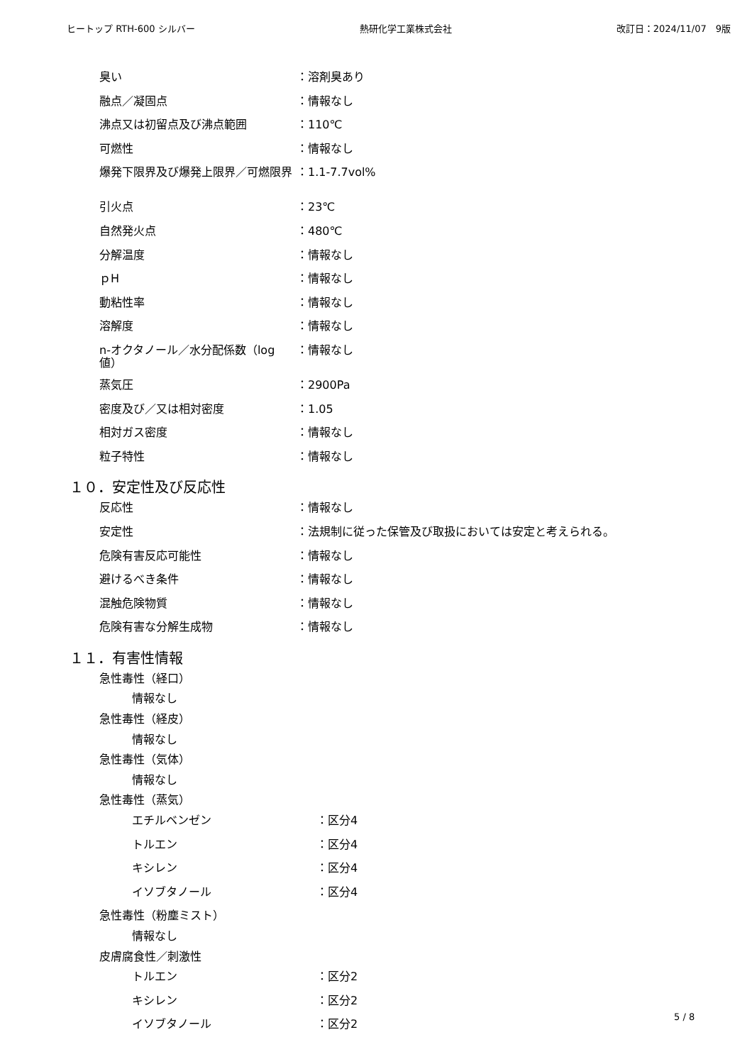ヒートップ RTH-600 シルバー 熱研化学工業株式会社 改訂日：2024/11/07　9版
| 臭い | ：溶剤臭あり |
| 融点／凝固点 | ：情報なし |
| 沸点又は初留点及び沸点範囲 | ：110℃ |
| 可燃性 | ：情報なし |
| 爆発下限界及び爆発上限界／可燃限界 | ：1.1-7.7vol% |
| 引火点 | ：23℃ |
| 自然発火点 | ：480℃ |
| 分解温度 | ：情報なし |
| ｐH | ：情報なし |
| 動粘性率 | ：情報なし |
| 溶解度 | ：情報なし |
| n-オクタノール／水分配係数（log 値） | ：情報なし |
| 蒸気圧 | ：2900Pa |
| 密度及び／又は相対密度 | ：1.05 |
| 相対ガス密度 | ：情報なし |
| 粒子特性 | ：情報なし |
１０．安定性及び反応性
| 反応性 | ：情報なし |
| 安定性 | ：法規制に従った保管及び取扱においては安定と考えられる。 |
| 危険有害反応可能性 | ：情報なし |
| 避けるべき条件 | ：情報なし |
| 混触危険物質 | ：情報なし |
| 危険有害な分解生成物 | ：情報なし |
１１．有害性情報
急性毒性（経口）
情報なし
急性毒性（経皮）
情報なし
急性毒性（気体）
情報なし
急性毒性（蒸気）
| エチルベンゼン | ：区分4 |
| トルエン | ：区分4 |
| キシレン | ：区分4 |
| イソブタノール | ：区分4 |
急性毒性（粉塵ミスト）
情報なし
皮膚腐食性／刺激性
| トルエン | ：区分2 |
| キシレン | ：区分2 |
| イソブタノール | ：区分2 |
5 / 8